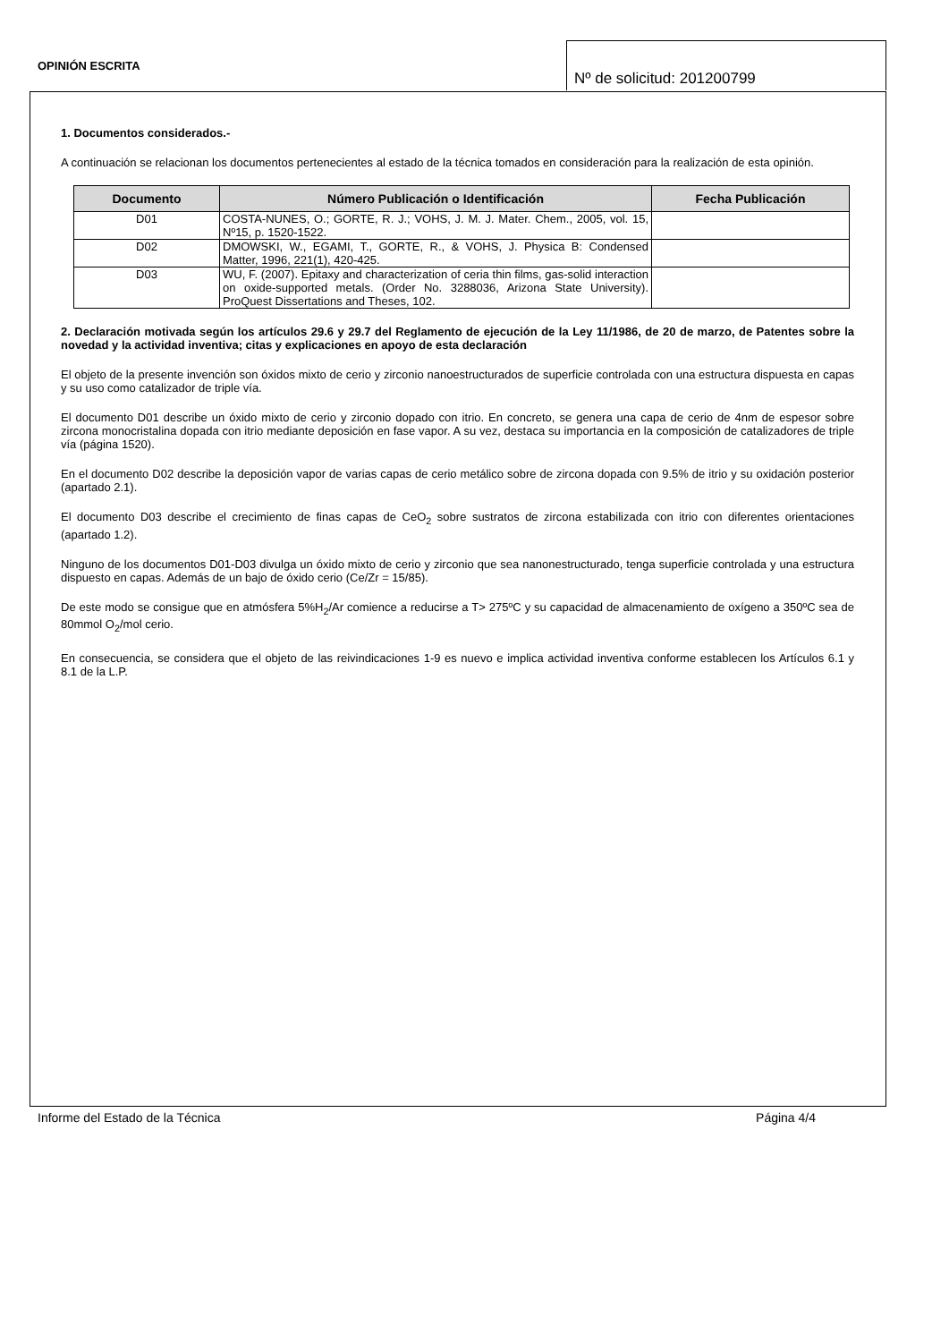OPINIÓN ESCRITA
Nº de solicitud: 201200799
1. Documentos considerados.-
A continuación se relacionan los documentos pertenecientes al estado de la técnica tomados en consideración para la realización de esta opinión.
| Documento | Número Publicación o Identificación | Fecha Publicación |
| --- | --- | --- |
| D01 | COSTA-NUNES, O.; GORTE, R. J.; VOHS, J. M. J. Mater. Chem., 2005, vol. 15, Nº15, p. 1520-1522. | |
| D02 | DMOWSKI, W., EGAMI, T., GORTE, R., & VOHS, J. Physica B: Condensed Matter, 1996, 221(1), 420-425. | |
| D03 | WU, F. (2007). Epitaxy and characterization of ceria thin films, gas-solid interaction on oxide-supported metals. (Order No. 3288036, Arizona State University). ProQuest Dissertations and Theses, 102. | |
2. Declaración motivada según los artículos 29.6 y 29.7 del Reglamento de ejecución de la Ley 11/1986, de 20 de marzo, de Patentes sobre la novedad y la actividad inventiva; citas y explicaciones en apoyo de esta declaración
El objeto de la presente invención son óxidos mixto de cerio y zirconio nanoestructurados de superficie controlada con una estructura dispuesta en capas y su uso como catalizador de triple vía.
El documento D01 describe un óxido mixto de cerio y zirconio dopado con itrio. En concreto, se genera una capa de cerio de 4nm de espesor sobre zircona monocristalina dopada con itrio mediante deposición en fase vapor. A su vez, destaca su importancia en la composición de catalizadores de triple vía (página 1520).
En el documento D02 describe la deposición vapor de varias capas de cerio metálico sobre de zircona dopada con 9.5% de itrio y su oxidación posterior (apartado 2.1).
El documento D03 describe el crecimiento de finas capas de CeO<sub>2</sub> sobre sustratos de zircona estabilizada con itrio con diferentes orientaciones (apartado 1.2).
Ninguno de los documentos D01-D03 divulga un óxido mixto de cerio y zirconio que sea nanonestructurado, tenga superficie controlada y una estructura dispuesto en capas. Además de un bajo de óxido cerio (Ce/Zr = 15/85).
De este modo se consigue que en atmósfera 5%H<sub>2</sub>/Ar comience a reducirse a T> 275ºC y su capacidad de almacenamiento de oxígeno a 350ºC sea de 80mmol O<sub>2</sub>/mol cerio.
En consecuencia, se considera que el objeto de las reivindicaciones 1-9 es nuevo e implica actividad inventiva conforme establecen los Artículos 6.1 y 8.1 de la L.P.
Informe del Estado de la Técnica Página 4/4